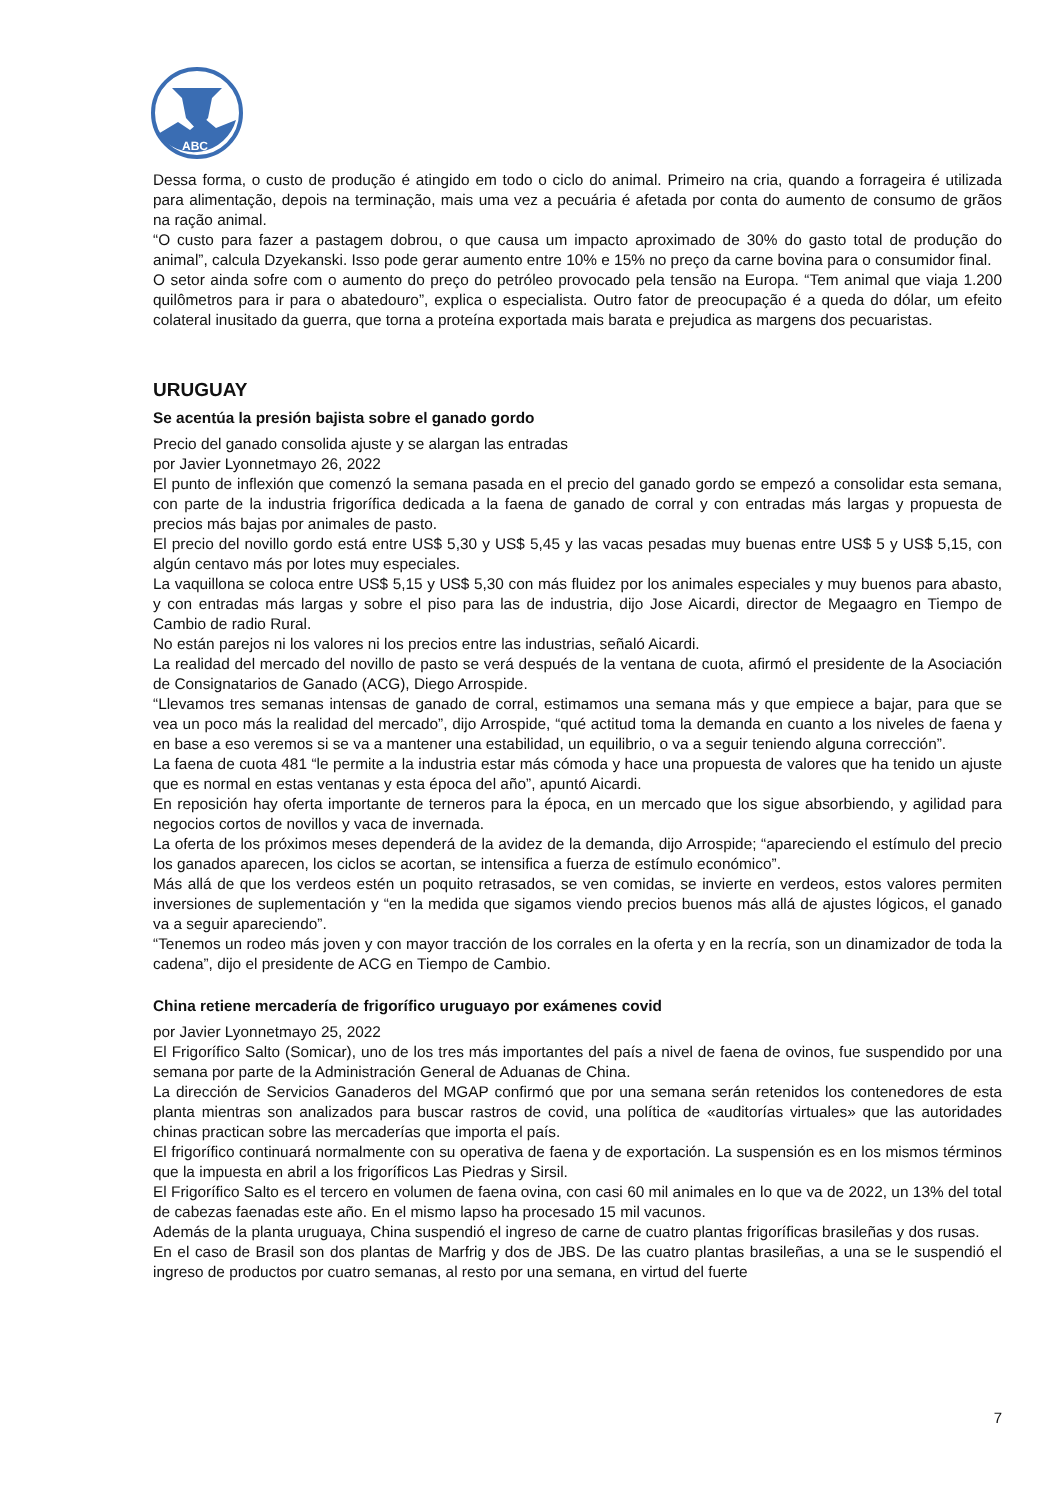ABC
Dessa forma, o custo de produção é atingido em todo o ciclo do animal. Primeiro na cria, quando a forrageira é utilizada para alimentação, depois na terminação, mais uma vez a pecuária é afetada por conta do aumento de consumo de grãos na ração animal.
“O custo para fazer a pastagem dobrou, o que causa um impacto aproximado de 30% do gasto total de produção do animal”, calcula Dzyekanski. Isso pode gerar aumento entre 10% e 15% no preço da carne bovina para o consumidor final.
O setor ainda sofre com o aumento do preço do petróleo provocado pela tensão na Europa. “Tem animal que viaja 1.200 quilômetros para ir para o abatedouro”, explica o especialista. Outro fator de preocupação é a queda do dólar, um efeito colateral inusitado da guerra, que torna a proteína exportada mais barata e prejudica as margens dos pecuaristas.
URUGUAY
Se acentúa la presión bajista sobre el ganado gordo
Precio del ganado consolida ajuste y se alargan las entradas
por Javier Lyonnetmayo 26, 2022
El punto de inflexión que comenzó la semana pasada en el precio del ganado gordo se empezó a consolidar esta semana, con parte de la industria frigorífica dedicada a la faena de ganado de corral y con entradas más largas y propuesta de precios más bajas por animales de pasto.
El precio del novillo gordo está entre US$ 5,30 y US$ 5,45 y las vacas pesadas muy buenas entre US$ 5 y US$ 5,15, con algún centavo más por lotes muy especiales.
La vaquillona se coloca entre US$ 5,15 y US$ 5,30 con más fluidez por los animales especiales y muy buenos para abasto, y con entradas más largas y sobre el piso para las de industria, dijo Jose Aicardi, director de Megaagro en Tiempo de Cambio de radio Rural.
No están parejos ni los valores ni los precios entre las industrias, señaló Aicardi.
La realidad del mercado del novillo de pasto se verá después de la ventana de cuota, afirmó el presidente de la Asociación de Consignatarios de Ganado (ACG), Diego Arrospide.
“Llevamos tres semanas intensas de ganado de corral, estimamos una semana más y que empiece a bajar, para que se vea un poco más la realidad del mercado”, dijo Arrospide, “qué actitud toma la demanda en cuanto a los niveles de faena y en base a eso veremos si se va a mantener una estabilidad, un equilibrio, o va a seguir teniendo alguna corrección”.
La faena de cuota 481 “le permite a la industria estar más cómoda y hace una propuesta de valores que ha tenido un ajuste que es normal en estas ventanas y esta época del año”, apuntó Aicardi.
En reposición hay oferta importante de terneros para la época, en un mercado que los sigue absorbiendo, y agilidad para negocios cortos de novillos y vaca de invernada.
La oferta de los próximos meses dependerá de la avidez de la demanda, dijo Arrospide; “apareciendo el estímulo del precio los ganados aparecen, los ciclos se acortan, se intensifica a fuerza de estímulo económico”.
Más allá de que los verdeos estén un poquito retrasados, se ven comidas, se invierte en verdeos, estos valores permiten inversiones de suplementación y “en la medida que sigamos viendo precios buenos más allá de ajustes lógicos, el ganado va a seguir apareciendo”.
“Tenemos un rodeo más joven y con mayor tracción de los corrales en la oferta y en la recría, son un dinamizador de toda la cadena”, dijo el presidente de ACG en Tiempo de Cambio.
China retiene mercadería de frigorífico uruguayo por exámenes covid
por Javier Lyonnetmayo 25, 2022
El Frigorífico Salto (Somicar), uno de los tres más importantes del país a nivel de faena de ovinos, fue suspendido por una semana por parte de la Administración General de Aduanas de China.
La dirección de Servicios Ganaderos del MGAP confirmó que por una semana serán retenidos los contenedores de esta planta mientras son analizados para buscar rastros de covid, una política de «auditorías virtuales» que las autoridades chinas practican sobre las mercaderías que importa el país.
El frigorífico continuará normalmente con su operativa de faena y de exportación. La suspensión es en los mismos términos que la impuesta en abril a los frigoríficos Las Piedras y Sirsil.
El Frigorífico Salto es el tercero en volumen de faena ovina, con casi 60 mil animales en lo que va de 2022, un 13% del total de cabezas faenadas este año. En el mismo lapso ha procesado 15 mil vacunos.
Además de la planta uruguaya, China suspendió el ingreso de carne de cuatro plantas frigoríficas brasileñas y dos rusas.
En el caso de Brasil son dos plantas de Marfrig y dos de JBS. De las cuatro plantas brasileñas, a una se le suspendió el ingreso de productos por cuatro semanas, al resto por una semana, en virtud del fuerte
7